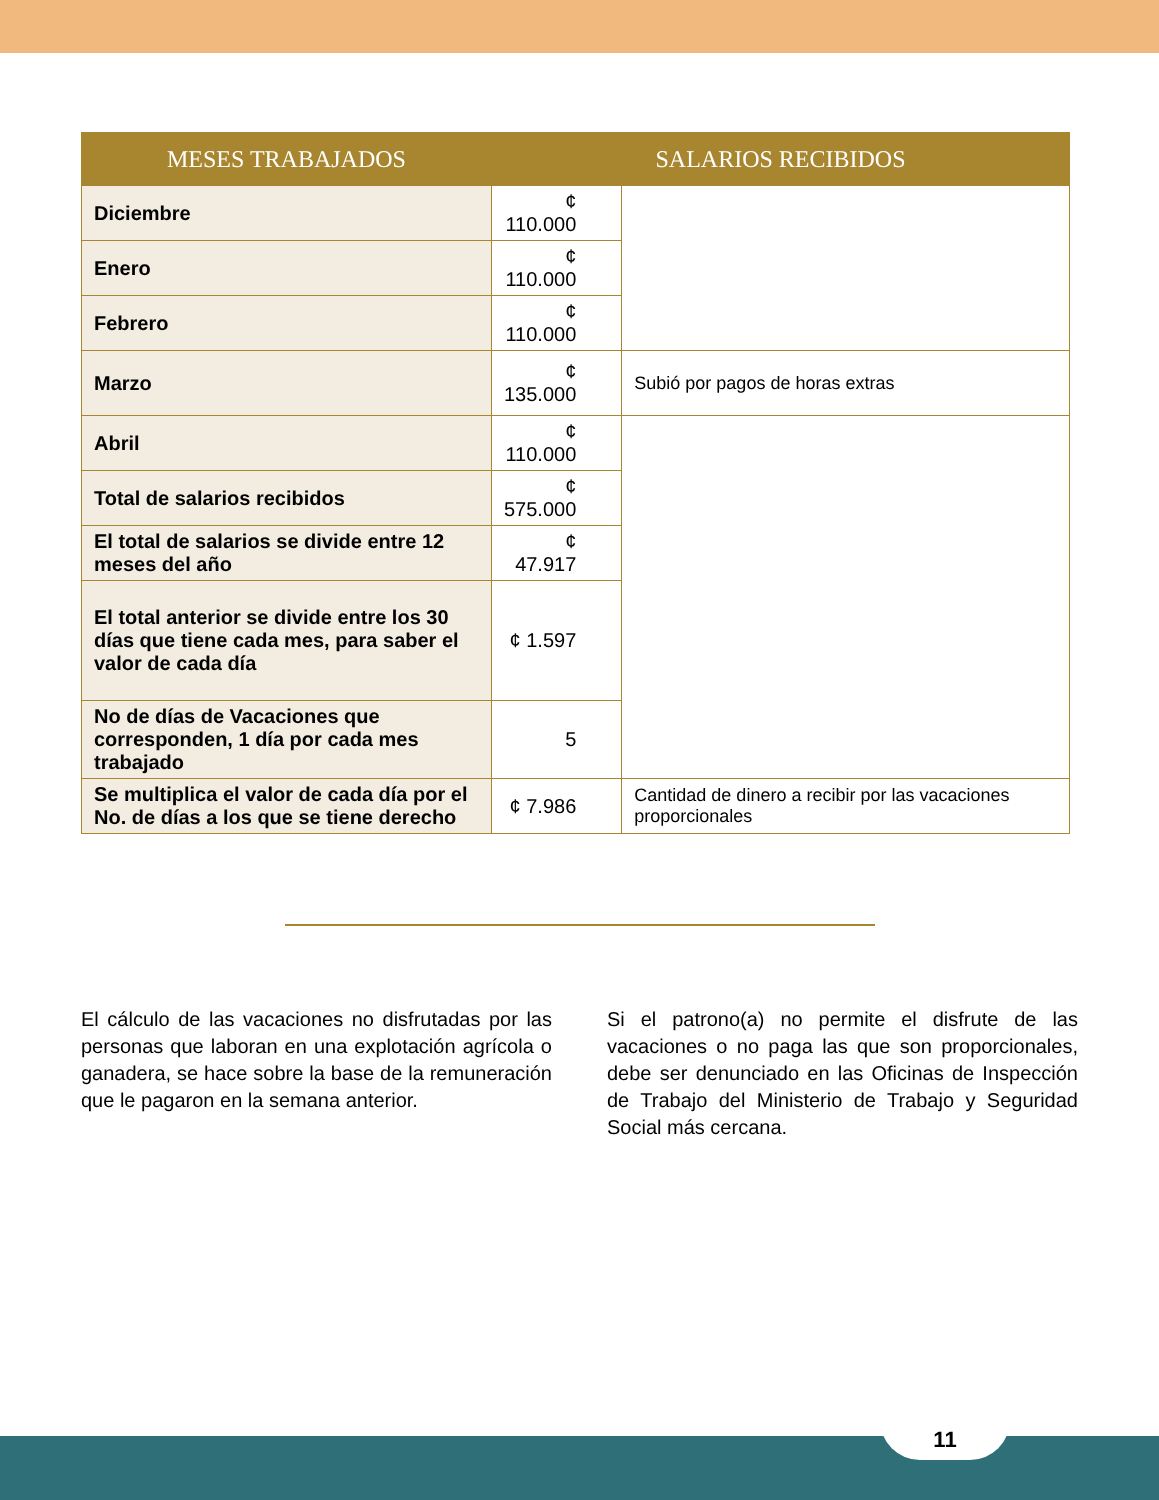| MESES TRABAJADOS | SALARIOS RECIBIDOS | |
| --- | --- | --- |
| Diciembre | ¢ 110.000 | |
| Enero | ¢ 110.000 | |
| Febrero | ¢ 110.000 | |
| Marzo | ¢ 135.000 | Subió por pagos de horas extras |
| Abril | ¢ 110.000 | |
| Total de salarios recibidos | ¢ 575.000 | |
| El total de salarios se divide entre 12 meses del año | ¢ 47.917 | |
| El total anterior se divide entre los 30 días que tiene cada mes, para saber el valor de cada día | ¢ 1.597 | |
| No de días de Vacaciones que corresponden, 1 día por cada mes trabajado | 5 | |
| Se multiplica el valor de cada día por el No. de días a los que se tiene derecho | ¢ 7.986 | Cantidad de dinero a recibir por las vacaciones proporcionales |
El cálculo de las vacaciones no disfrutadas por las personas que laboran en una explotación agrícola o ganadera, se hace sobre la base de la remuneración que le pagaron en la semana anterior.
Si el patrono(a) no permite el disfrute de las vacaciones o no paga las que son proporcionales, debe ser denunciado en las Oficinas de Inspección de Trabajo del Ministerio de Trabajo y Seguridad Social más cercana.
11